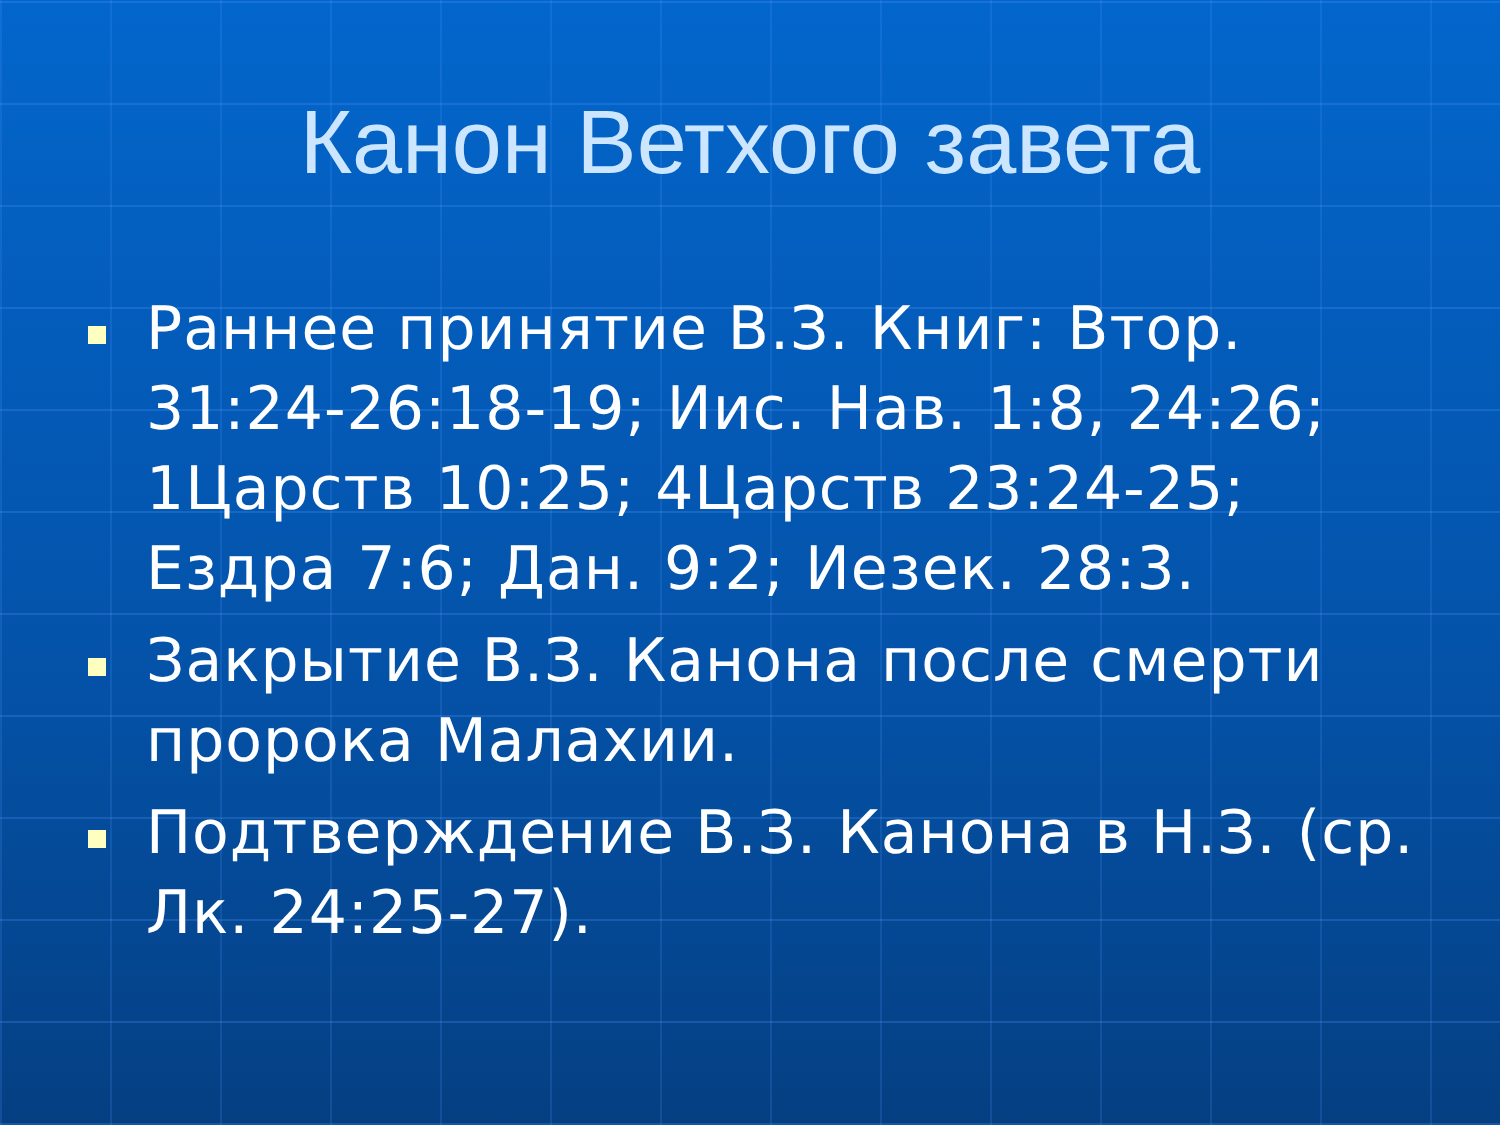Канон Ветхого завета
Раннее принятие В.З. Книг: Втор. 31:24-26:18-19; Иис. Нав. 1:8, 24:26; 1Царств 10:25; 4Царств 23:24-25; Ездра 7:6; Дан. 9:2; Иезек. 28:3.
Закрытие В.З. Канона после смерти пророка Малахии.
Подтверждение В.З. Канона в Н.З. (ср. Лк. 24:25-27).